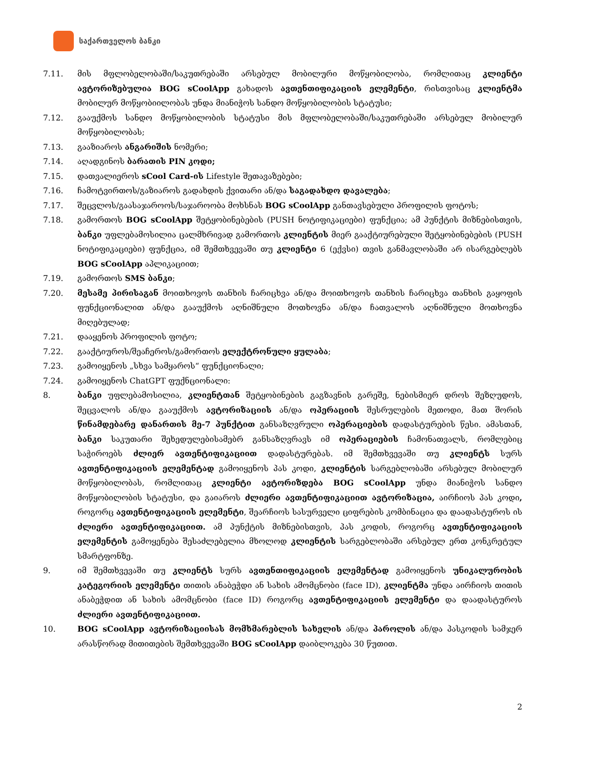საქართველოს ბანკი
7.11. მის მფლობელობაში/საკუთრებაში არსებულ მობილური მოწყობილობა, რომლითაც კლიენტი ავტორიზებულია BOG sCoolApp გახადოს ავთენთიფიკაციის ელემენტი, რისთვისაც კლიენტმა მობილურ მოწყობიილობას უნდა მიანიჭოს სანდო მოწყობილობის სტატუსი;
7.12. გააუქმოს სანდო მოწყობილობის სტატუსი მის მფლობელობაში/საკუთრებაში არსებულ მობილურ მოწყობილობას;
7.13. გააზიაროს ანგარიშის ნომერი;
7.14. აღადგინოს ბარათის PIN კოდი;
7.15. დათვალიეროს sCool Card-ის Lifestyle შეთავაზებები;
7.16. ჩამოტვირთოს/გაზიაროს გადახდის ქვითარი ან/და საგადახდო დავალება;
7.17. შეცვლოს/გაასაჯაროოს/საჯაროობა მოხსნას BOG sCoolApp განთავსებული პროფილის ფოტოს;
7.18. გამორთოს BOG sCoolApp შეტყობინებების (PUSH ნოტიფიკაციები) ფუნქცია; ამ პუნქტის მიზნებისთვის, ბანკი უფლებამოსილია ცალმხრივად გამორთოს კლიენტის მიერ გააქტიურებული შეტყობინებების (PUSH ნოტიფიკაციები) ფუნქცია, იმ შემთხვევაში თუ კლიენტი 6 (ექვსი) თვის განმავლობაში არ ისარგებლებს BOG sCoolApp აპლიკაციით;
7.19. გამორთოს SMS ბანკი;
7.20. მესამე პირისაგან მოითხოვოს თანხის ჩარიცხვა ან/და მოითხოვოს თანხის ჩარიცხვა თანხის გაყოფის ფუნქციონალით ან/და გააუქმოს აღნიშნული მოთხოვნა ან/და ჩათვალოს აღნიშნული მოთხოვნა მიღებულად;
7.21. დააყენოს პროფილის ფოტო;
7.22. გააქტიუროს/შეაჩეროს/გამორთოს ელექტრონული ყულაბა;
7.23. გამოიყენოს „სხვა სამყაროს“ ფუნქციონალი;
7.24. გამოიყენოს ChatGPT ფუქნციონალი:
8. ბანკი უფლებამოსილია, კლიენტთან შეტყობინების გაგზავნის გარეშე, ნებისმიერ დროს შეზღუდოს, შეცვალოს ან/და გააუქმოს ავტორიზაციის ან/და ოპერაციის შესრულების მეთოდი, მათ შორის წინამდებარე დანართის მე-7 პუნქტით განსაზღვრული ოპერაციების დადასტურების წესი. ამასთან, ბანკი საკუთარი შეხედულებისამებრ განსაზღვრავს იმ ოპერაციების ჩამონათვალს, რომლებიც საჭიროებს ძლიერ ავთენტიფიკაციით დადასტურებას. იმ შემთხვევაში თუ კლიენტს სურს ავთენტიფიკაციის ელემენტად გამოიყენოს პას კოდი, კლიენტის სარგებლობაში არსებულ მობილურ მოწყობილობას, რომლითაც კლიენტი ავტორიზდება BOG sCoolApp უნდა მიანიჭოს სანდო მოწყობილობის სტატუსი, და გაიაროს ძლიერი ავთენტიფიკაციით ავტორიზაცია, აირჩიოს პას კოდი, როგორც ავთენტიფიკაციის ელემენტი, შეარჩიოს სასურველი ციფრების კომბინაცია და დაადასტუროს ის ძლიერი ავთენტიფიკაციით. ამ პუნქტის მიზნებისთვის, პას კოდის, როგორც ავთენტიფიკაციის ელემენტის გამოყენება შესაძლებელია მხოლოდ კლიენტის სარგებლობაში არსებულ ერთ კონკრეტულ სმარტფონზე.
9. იმ შემთხვევაში თუ კლიენტს სურს ავთენთიფიკაციის ელემენტად გამოიყენოს უნიკალურობის კატეგორიის ელემენტი თითის ანაბეჭდი ან სახის ამომცნობი (face ID), კლიენტმა უნდა აირჩიოს თითის ანაბეჭდით ან სახის ამომცნობი (face ID) როგორც ავთენტიფიკაციის ელემენტი და დაადასტუროს ძლიერი ავთენტიფიკაციით.
10. BOG sCoolApp ავტორიზაციისას მომხმარებლის სახელის ან/და პაროლის ან/და პასკოდის სამჯერ არასწორად მითითების შემთხვევაში BOG sCoolApp დაიბლოკება 30 წუთით.
2